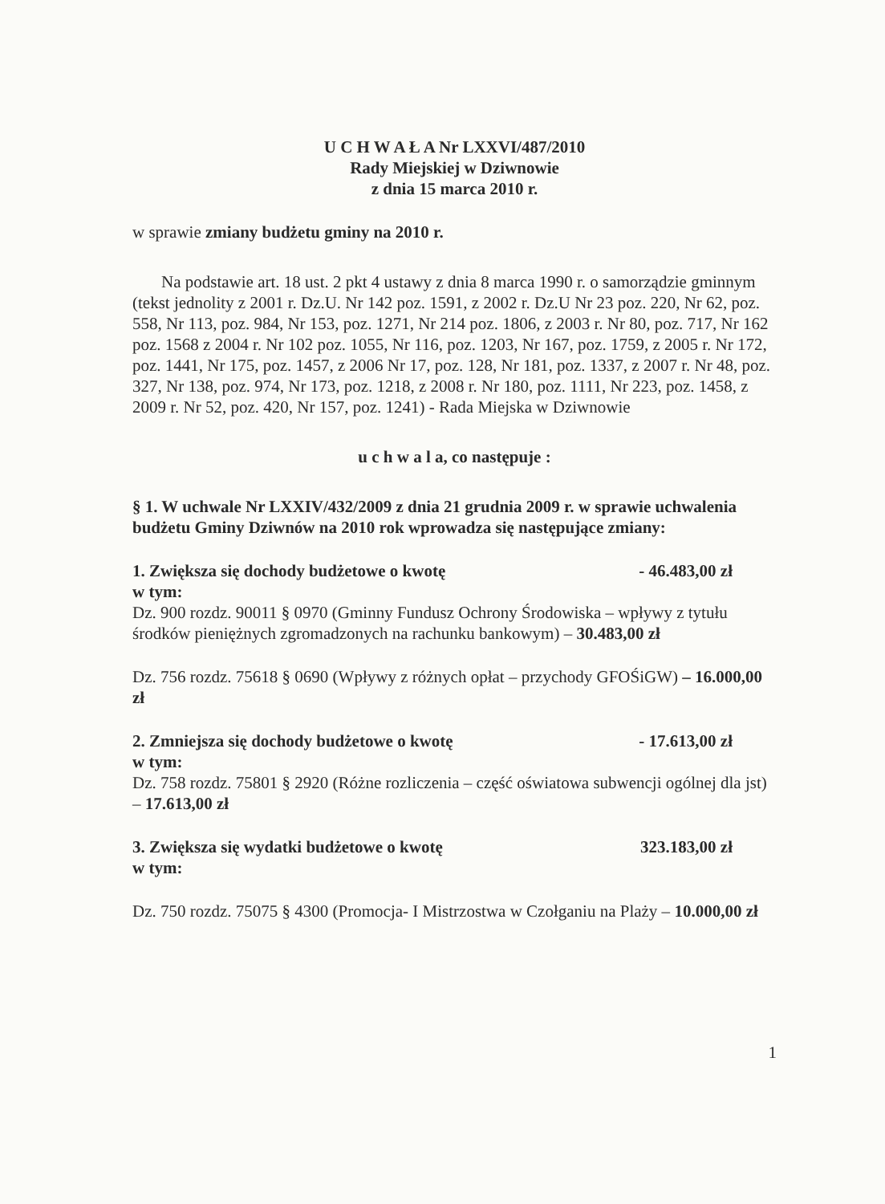U C H W A Ł A Nr LXXVI/487/2010
Rady Miejskiej w Dziwnowie
z dnia 15 marca 2010 r.
w sprawie zmiany budżetu gminy na 2010 r.
Na podstawie art. 18 ust. 2 pkt 4 ustawy z dnia 8 marca 1990 r. o samorządzie gminnym (tekst jednolity z 2001 r. Dz.U. Nr 142 poz. 1591, z 2002 r. Dz.U Nr 23 poz. 220, Nr 62, poz. 558, Nr 113, poz. 984, Nr 153, poz. 1271, Nr 214 poz. 1806, z 2003 r. Nr 80, poz. 717, Nr 162 poz. 1568 z 2004 r. Nr 102 poz. 1055, Nr 116, poz. 1203, Nr 167, poz. 1759, z 2005 r. Nr 172, poz. 1441, Nr 175, poz. 1457, z 2006 Nr 17, poz. 128, Nr 181, poz. 1337, z 2007 r. Nr 48, poz. 327, Nr 138, poz. 974, Nr 173, poz. 1218, z 2008 r. Nr 180, poz. 1111, Nr 223, poz. 1458, z 2009 r. Nr 52, poz. 420, Nr 157, poz. 1241) - Rada Miejska w Dziwnowie
u c h w a l a, co następuje :
§ 1. W uchwale Nr LXXIV/432/2009 z dnia 21 grudnia 2009 r. w sprawie uchwalenia budżetu Gminy Dziwnów na 2010 rok wprowadza się następujące zmiany:
1. Zwiększa się dochody budżetowe o kwotę - 46.483,00 zł
w tym:
Dz. 900 rozdz. 90011 § 0970 (Gminny Fundusz Ochrony Środowiska – wpływy z tytułu środków pieniężnych zgromadzonych na rachunku bankowym) – 30.483,00 zł
Dz. 756 rozdz. 75618 § 0690 (Wpływy z różnych opłat – przychody GFOŚiGW) – 16.000,00 zł
2. Zmniejsza się dochody budżetowe o kwotę - 17.613,00 zł
w tym:
Dz. 758 rozdz. 75801 § 2920 (Różne rozliczenia – część oświatowa subwencji ogólnej dla jst) – 17.613,00 zł
3. Zwiększa się wydatki budżetowe o kwotę 323.183,00 zł
w tym:
Dz. 750 rozdz. 75075 § 4300 (Promocja- I Mistrzostwa w Czołganiu na Plaży – 10.000,00 zł
1